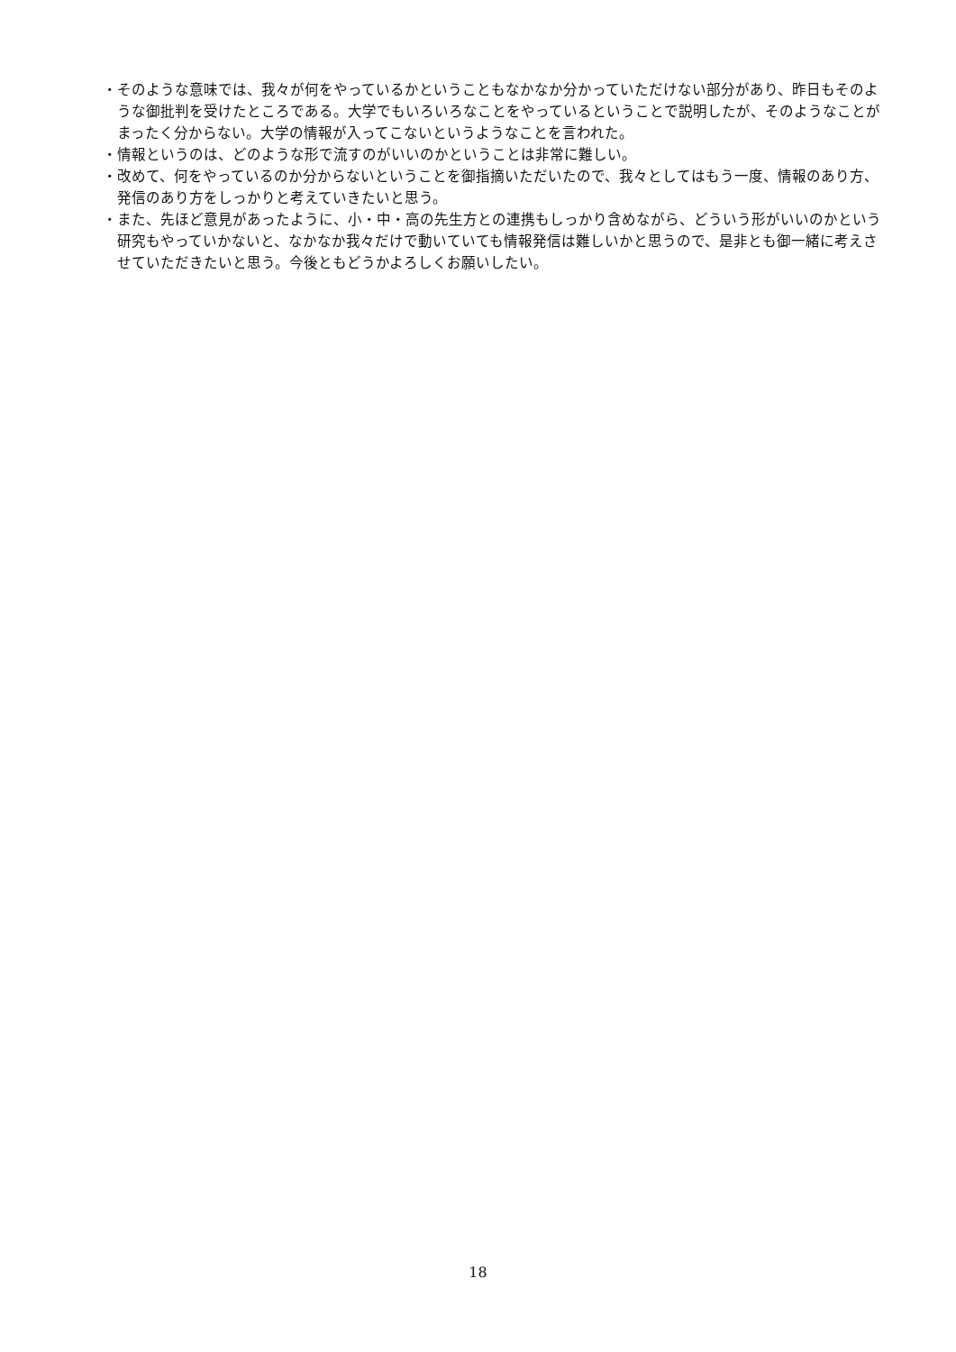・そのような意味では、我々が何をやっているかということもなかなか分かっていただけない部分があり、昨日もそのような御批判を受けたところである。大学でもいろいろなことをやっているということで説明したが、そのようなことがまったく分からない。大学の情報が入ってこないというようなことを言われた。
・情報というのは、どのような形で流すのがいいのかということは非常に難しい。
・改めて、何をやっているのか分からないということを御指摘いただいたので、我々としてはもう一度、情報のあり方、発信のあり方をしっかりと考えていきたいと思う。
・また、先ほど意見があったように、小・中・高の先生方との連携もしっかり含めながら、どういう形がいいのかという研究もやっていかないと、なかなか我々だけで動いていても情報発信は難しいかと思うので、是非とも御一緒に考えさせていただきたいと思う。今後ともどうかよろしくお願いしたい。
18